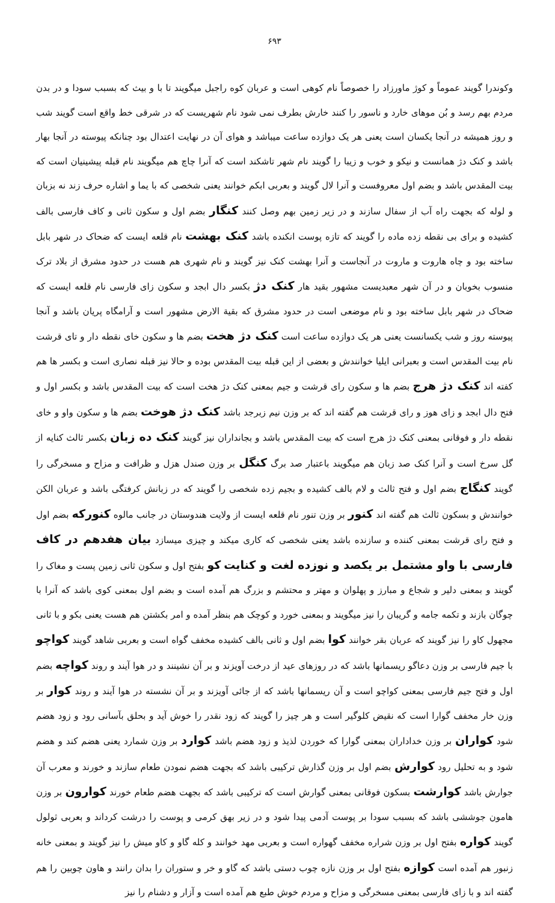۶۹۳
وکوندرا گویند عموماً و کوژ ماورزاد را خصوصاً نام کوهی است و عربان کوه راجبل میگویند تا با و بیث که بسبب سودا و در بدن مردم بهم رسد و بُن موهای خارد و ناسور را کنند خارش بطرف نمی شود نام شهریست که در شرقی خط واقع است گویند شب و روز همیشه در آنجا یکسان است یعنی هر یک دوازده ساعت میباشد و هوای آن در نهایت اعتدال بود چنانکه پیوسته در آنجا بهار باشد و کنک دژ همانست و نیکو و خوب و زیبا را گویند نام شهر تاشکند است که آنرا چاچ هم میگویند نام قبله پیشینیان است که بیت المقدس باشد و بضم اول معروفست و آنرا لال گویند و بعربی ابکم خوانند یعنی شخصی که با یما و اشاره حرف زند نه بزبان و لوله که بجهت راه آب از سفال سازند و در زیر زمین بهم وصل کنند کنگار بضم اول و سکون ثانی و کاف فارسی بالف کشیده و برای بی نقطه زده ماده را گویند که تازه پوست انکنده باشد کنک بهشت نام قلعه ایست که ضحاک در شهر بابل ساخته بود و چاه هاروت و ماروت در آنجاست و آنرا بهشت کنک نیز گویند و نام شهری هم هست در حدود مشرق از بلاد ترک منسوب بخوبان و در آن شهر معبدیست مشهور بقید هار کنک دژ بکسر دال ابجد و سکون زای فارسی نام قلعه ایست که ضحاک در شهر بابل ساخته بود و نام موضعی است در حدود مشرق که بقیة الارض مشهور است و آرامگاه پریان باشد و آنجا پیوسته روز و شب یکسانست یعنی هر یک دوازده ساعت است کنک دژ هخت بضم ها و سکون خای نقطه دار و تای قرشت نام بیت المقدس است و بعبرانی ایلیا خوانندش و بعضی از این قبله بیت المقدس بوده و حالا نیز قبله نصاری است و بکسر ها هم کفته اند کنک دژ هرج بضم ها و سکون رای قرشت و جیم بمعنی کنک دژ هخت است که بیت المقدس باشد و بکسر اول و فتح دال ابجد و زای هوز و رای قرشت هم گفته اند که بر وزن نیم زبرجد باشد کنک دژ هوخت بضم ها و سکون واو و خای نقطه دار و فوقانی بمعنی کنک دژ هرج است که بیت المقدس باشد و بجانداران نیز گویند کنک ده زبان بکسر ثالث کنایه از گل سرخ است و آنرا کنک صد زبان هم میگویند باعتبار صد برگ کنگل بر وزن صندل هزل و ظرافت و مزاح و مسخرگی را گویند کنگاج بضم اول و فتح ثالث و لام بالف کشیده و بجیم زده شخصی را گویند که در زبانش کرفتگی باشد و عربان الکن خوانندش و بسکون ثالث هم گفته اند کنور بر وزن تنور نام قلعه ایست از ولایت هندوستان در جانب مالوه کنورکه بضم اول و فتح رای قرشت بمعنی کننده و سازنده باشد یعنی شخصی که کاری میکند و چیزی میسازد بیان هفدهم در کاف فارسی با واو مشتمل بر یکصد و نوزده لغت و کنایت کو بفتح اول و سکون ثانی زمین پست و مغاک را گویند و بمعنی دلیر و شجاع و مبارز و پهلوان و مهتر و محتشم و بزرگ هم آمده است و بضم اول بمعنی کوی باشد که آنرا با چوگان بازند و تکمه جامه و گریبان را نیز میگویند و بمعنی خورد و کوچک هم بنظر آمده و امر بکشتن هم هست یعنی بکو و با ثانی مجهول کاو را نیز گویند که عربان بقر خوانند کوا بضم اول و ثانی بالف کشیده مخفف گواه است و بعربی شاهد گویند کواچو با جیم فارسی بر وزن دعاگو ریسمانها باشد که در روزهای عید از درخت آویزند و بر آن نشینند و در هوا آیند و روند کواچه بضم اول و فتح جیم فارسی بمعنی کواچو است و آن ریسمانها باشد که از جائی آویزند و بر آن نشسته در هوا آیند و روند کوار بر وزن خار مخفف گوارا است که نقیض کلوگیر است و هر چیز را گویند که زود نقدر را خوش آید و بحلق بآسانی رود و زود هضم شود کواران بر وزن خداداران بمعنی گوارا که خوردن لذیذ و زود هضم باشد کوارد بر وزن شمارد یعنی هضم کند و هضم شود و به تحلیل رود کوارش بضم اول بر وزن گذارش ترکیبی باشد که بجهت هضم نمودن طعام سازند و خورند و معرب آن جوارش باشد کوارشت بسکون فوقانی بمعنی گوارش است که ترکیبی باشد که بجهت هضم طعام خورند کوارون بر وزن هامون جوششی باشد که بسبب سودا بر پوست آدمی پیدا شود و در زیر بهق کرمی و پوست را درشت کرداند و بعربی ثولول گویند کواره بفتح اول بر وزن شراره مخفف گهواره است و بعربی مهد خوانند و کله گاو و کاو میش را نیز گویند و بمعنی خانه زنبور هم آمده است کوازه بفتح اول بر وزن نازه چوب دستی باشد که گاو و خر و ستوران را بدان رانند و هاون چوبین را هم گفته اند و با زای فارسی بمعنی مسخرگی و مزاح و مردم خوش طبع هم آمده است و آزار و دشنام را نیز